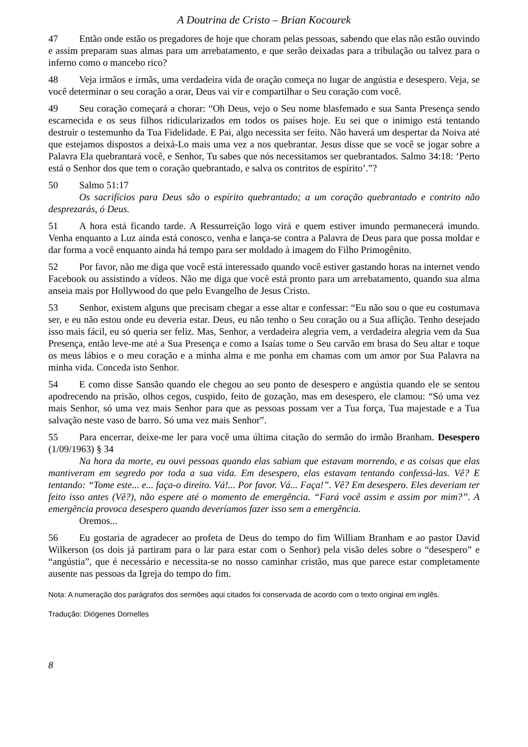A Doutrina de Cristo – Brian Kocourek
47 Então onde estão os pregadores de hoje que choram pelas pessoas, sabendo que elas não estão ouvindo e assim preparam suas almas para um arrebatamento, e que serão deixadas para a tribulação ou talvez para o inferno como o mancebo rico?
48 Veja irmãos e irmãs, uma verdadeira vida de oração começa no lugar de angústia e desespero. Veja, se você determinar o seu coração a orar, Deus vai vir e compartilhar o Seu coração com você.
49 Seu coração começará a chorar: “Oh Deus, vejo o Seu nome blasfemado e sua Santa Presença sendo escarnecida e os seus filhos ridicularizados em todos os países hoje. Eu sei que o inimigo está tentando destruir o testemunho da Tua Fidelidade. E Pai, algo necessita ser feito. Não haverá um despertar da Noiva até que estejamos dispostos a deixá-Lo mais uma vez a nos quebrantar. Jesus disse que se você se jogar sobre a Palavra Ela quebrantará você, e Senhor, Tu sabes que nós necessitamos ser quebrantados. Salmo 34:18: ‘Perto está o Senhor dos que tem o coração quebrantado, e salva os contritos de espírito’.”?
50 Salmo 51:17
Os sacrifícios para Deus são o espírito quebrantado; a um coração quebrantado e contrito não desprezarás, ó Deus.
51 A hora está ficando tarde. A Ressurreição logo virá e quem estiver imundo permanecerá imundo. Venha enquanto a Luz ainda está conosco, venha e lança-se contra a Palavra de Deus para que possa moldar e dar forma a você enquanto ainda há tempo para ser moldado à imagem do Filho Primogênito.
52 Por favor, não me diga que você está interessado quando você estiver gastando horas na internet vendo Facebook ou assistindo a vídeos. Não me diga que você está pronto para um arrebatamento, quando sua alma anseia mais por Hollywood do que pelo Evangelho de Jesus Cristo.
53 Senhor, existem alguns que precisam chegar a esse altar e confessar: “Eu não sou o que eu costumava ser, e eu não estou onde eu deveria estar. Deus, eu não tenho o Seu coração ou a Sua aflição. Tenho desejado isso mais fácil, eu só queria ser feliz. Mas, Senhor, a verdadeira alegria vem, a verdadeira alegria vem da Sua Presença, então leve-me até a Sua Presença e como a Isaías tome o Seu carvão em brasa do Seu altar e toque os meus lábios e o meu coração e a minha alma e me ponha em chamas com um amor por Sua Palavra na minha vida. Conceda isto Senhor.
54 E como disse Sansão quando ele chegou ao seu ponto de desespero e angústia quando ele se sentou apodrecendo na prisão, olhos cegos, cuspido, feito de gozação, mas em desespero, ele clamou: “Só uma vez mais Senhor, só uma vez mais Senhor para que as pessoas possam ver a Tua força, Tua majestade e a Tua salvação neste vaso de barro. Só uma vez mais Senhor”.
55 Para encerrar, deixe-me ler para você uma última citação do sermão do irmão Branham. Desespero (1/09/1963) § 34
Na hora da morte, eu ouvi pessoas quando elas sabiam que estavam morrendo, e as coisas que elas mantiveram em segredo por toda a sua vida. Em desespero, elas estavam tentando confessá-las. Vê? E tentando: “Tome este... e... faça-o direito. Vá!... Por favor. Vá... Faça!”. Vê? Em desespero. Eles deveriam ter feito isso antes (Vê?), não espere até o momento de emergência. “Fará você assim e assim por mim?”. A emergência provoca desespero quando deveríamos fazer isso sem a emergência.
Oremos...
56 Eu gostaria de agradecer ao profeta de Deus do tempo do fim William Branham e ao pastor David Wilkerson (os dois já partiram para o lar para estar com o Senhor) pela visão deles sobre o “desespero” e “angústia”, que é necessário e necessita-se no nosso caminhar cristão, mas que parece estar completamente ausente nas pessoas da Igreja do tempo do fim.
Nota: A numeração dos parágrafos dos sermões aqui citados foi conservada de acordo com o texto original em inglês.
Tradução: Diógenes Dornelles
8